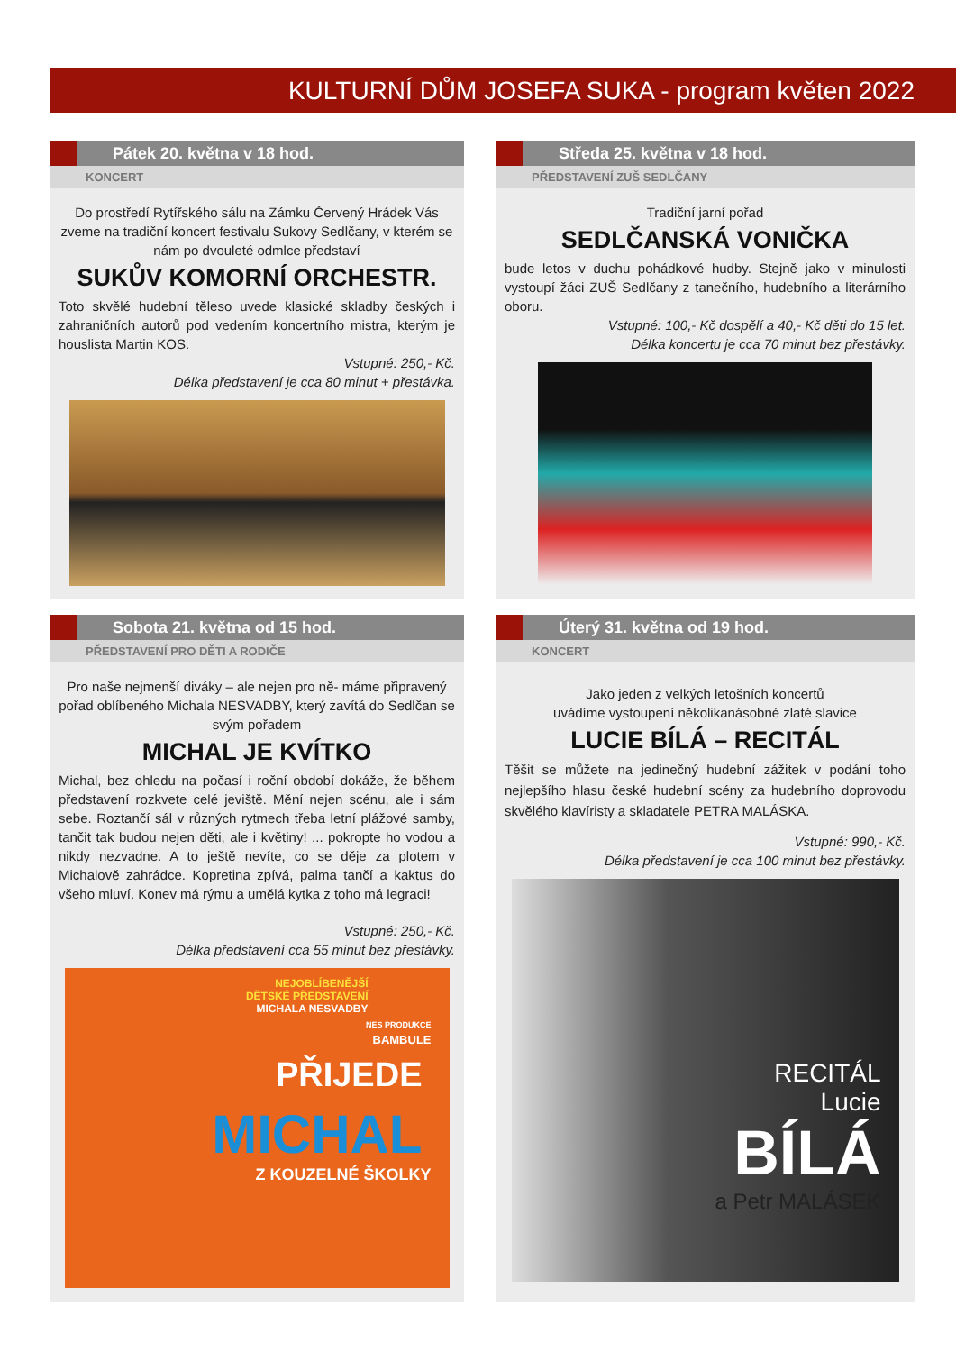KULTURNÍ DŮM JOSEFA SUKA - program květen 2022
Pátek 20. května v 18 hod.
KONCERT
Do prostředí Rytířského sálu na Zámku Červený Hrádek Vás zveme na tradiční koncert festivalu Sukovy Sedlčany, v kterém se nám po dvouleté odmlce představí
SUKŮV KOMORNÍ ORCHESTR.
Toto skvělé hudební těleso uvede klasické skladby českých i zahraničních autorů pod vedením koncertního mistra, kterým je houslista Martin KOS.
Vstupné: 250,- Kč.
Délka představení je cca 80 minut + přestávka.
Středa 25. května v 18 hod.
PŘEDSTAVENÍ ZUŠ SEDLČANY
Tradiční jarní pořad
SEDLČANSKÁ VONIČKA
bude letos v duchu pohádkové hudby. Stejně jako v minulosti vystoupí žáci ZUŠ Sedlčany z tanečního, hudebního a literárního oboru.
Vstupné: 100,- Kč dospělí a 40,- Kč děti do 15 let.
Délka koncertu je cca 70 minut bez přestávky.
Sobota 21. května od 15 hod.
PŘEDSTAVENÍ PRO DĚTI A RODIČE
Pro naše nejmenší diváky – ale nejen pro ně- máme připravený pořad oblíbeného Michala NESVADBY, který zavítá do Sedlčan se svým pořadem
MICHAL JE KVÍTKO
Michal, bez ohledu na počasí i roční období dokáže, že během představení rozkvete celé jeviště. Mění nejen scénu, ale i sám sebe. Roztančí sál v různých rytmech třeba letní plážové samby, tančit tak budou nejen děti, ale i květiny! ... pokropte ho vodou a nikdy nezvadne. A to ještě nevíte, co se děje za plotem v Michalově zahrádce. Kopretina zpívá, palma tančí a kaktus do všeho mluví. Konev má rýmu a umělá kytka z toho má legraci!
Vstupné: 250,- Kč.
Délka představení cca 55 minut bez přestávky.
NEJOBLÍBENĚJŠÍ
DĚTSKÉ PŘEDSTAVENÍ
MICHALA NESVADBY
NES PRODUKCE
BAMBULE
PŘIJEDE
MICHAL
Z KOUZELNÉ ŠKOLKY
Úterý 31. května od 19 hod.
KONCERT
Jako jeden z velkých letošních koncertů
uvádíme vystoupení několikanásobné zlaté slavice
LUCIE BÍLÁ – RECITÁL
Těšit se můžete na jedinečný hudební zážitek v podání toho nejlepšího hlasu české hudební scény za hudebního doprovodu skvělého klavíristy a skladatele PETRA MALÁSKA.
Vstupné: 990,- Kč.
Délka představení je cca 100 minut bez přestávky.
RECITÁL
Lucie
BÍLÁ
a Petr MALÁSEK